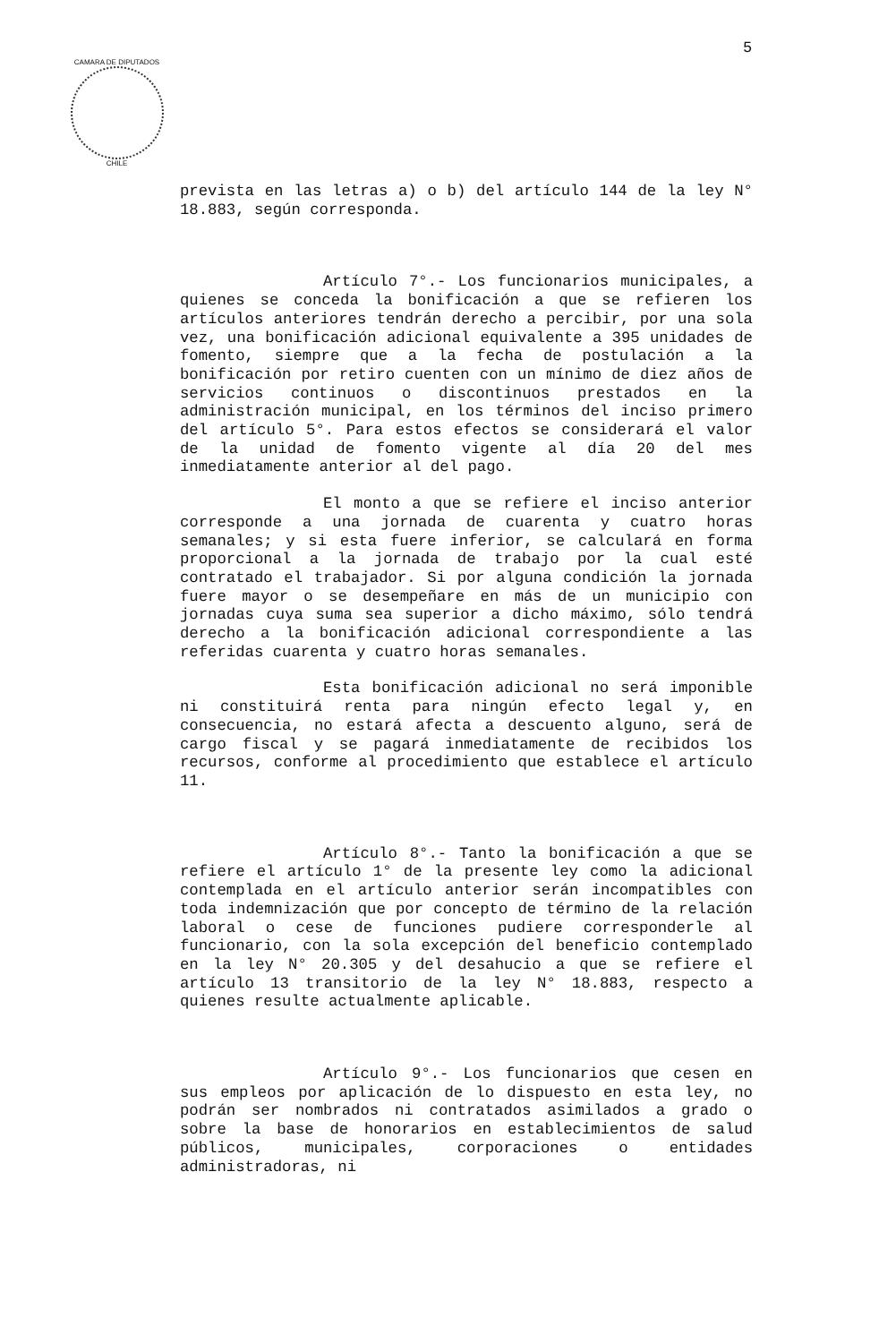5
CAMARA DE DIPUTADOS
CHILE
prevista en las letras a) o b) del artículo 144 de la ley N° 18.883, según corresponda.
Artículo 7°.- Los funcionarios municipales, a quienes se conceda la bonificación a que se refieren los artículos anteriores tendrán derecho a percibir, por una sola vez, una bonificación adicional equivalente a 395 unidades de fomento, siempre que a la fecha de postulación a la bonificación por retiro cuenten con un mínimo de diez años de servicios continuos o discontinuos prestados en la administración municipal, en los términos del inciso primero del artículo 5°. Para estos efectos se considerará el valor de la unidad de fomento vigente al día 20 del mes inmediatamente anterior al del pago.
El monto a que se refiere el inciso anterior corresponde a una jornada de cuarenta y cuatro horas semanales; y si esta fuere inferior, se calculará en forma proporcional a la jornada de trabajo por la cual esté contratado el trabajador. Si por alguna condición la jornada fuere mayor o se desempeñare en más de un municipio con jornadas cuya suma sea superior a dicho máximo, sólo tendrá derecho a la bonificación adicional correspondiente a las referidas cuarenta y cuatro horas semanales.
Esta bonificación adicional no será imponible ni constituirá renta para ningún efecto legal y, en consecuencia, no estará afecta a descuento alguno, será de cargo fiscal y se pagará inmediatamente de recibidos los recursos, conforme al procedimiento que establece el artículo 11.
Artículo 8°.- Tanto la bonificación a que se refiere el artículo 1° de la presente ley como la adicional contemplada en el artículo anterior serán incompatibles con toda indemnización que por concepto de término de la relación laboral o cese de funciones pudiere corresponderle al funcionario, con la sola excepción del beneficio contemplado en la ley N° 20.305 y del desahucio a que se refiere el artículo 13 transitorio de la ley N° 18.883, respecto a quienes resulte actualmente aplicable.
Artículo 9°.- Los funcionarios que cesen en sus empleos por aplicación de lo dispuesto en esta ley, no podrán ser nombrados ni contratados asimilados a grado o sobre la base de honorarios en establecimientos de salud públicos, municipales, corporaciones o entidades administradoras, ni